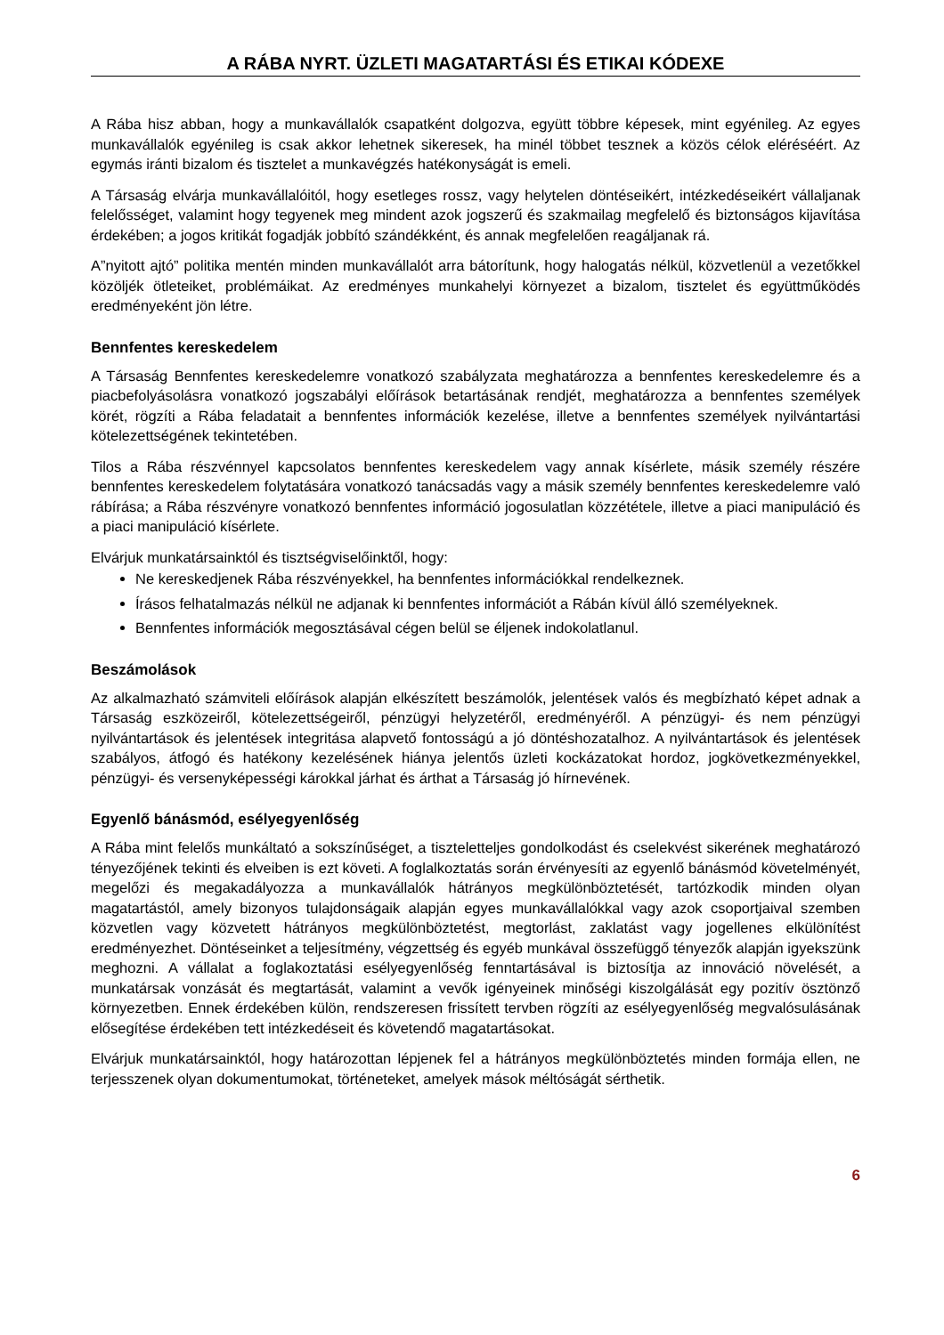A RÁBA NYRT. ÜZLETI MAGATARTÁSI ÉS ETIKAI KÓDEXE
A Rába hisz abban, hogy a munkavállalók csapatként dolgozva, együtt többre képesek, mint egyénileg. Az egyes munkavállalók egyénileg is csak akkor lehetnek sikeresek, ha minél többet tesznek a közös célok eléréséért. Az egymás iránti bizalom és tisztelet a munkavégzés hatékonyságát is emeli.
A Társaság elvárja munkavállalóitól, hogy esetleges rossz, vagy helytelen döntéseikért, intézkedéseikért vállaljanak felelősséget, valamint hogy tegyenek meg mindent azok jogszerű és szakmailag megfelelő és biztonságos kijavítása érdekében; a jogos kritikát fogadják jobbító szándékként, és annak megfelelően reagáljanak rá.
A”nyitott ajtó” politika mentén minden munkavállalót arra bátorítunk, hogy halogatás nélkül, közvetlenül a vezetőkkel közöljék ötleteiket, problémáikat. Az eredményes munkahelyi környezet a bizalom, tisztelet és együttműködés eredményeként jön létre.
Bennfentes kereskedelem
A Társaság Bennfentes kereskedelemre vonatkozó szabályzata meghatározza a bennfentes kereskedelemre és a piacbefolyásolásra vonatkozó jogszabályi előírások betartásának rendjét, meghatározza a bennfentes személyek körét, rögzíti a Rába feladatait a bennfentes információk kezelése, illetve a bennfentes személyek nyilvántartási kötelezettségének tekintetében.
Tilos a Rába részvénnyel kapcsolatos bennfentes kereskedelem vagy annak kísérlete, másik személy részére bennfentes kereskedelem folytatására vonatkozó tanácsadás vagy a másik személy bennfentes kereskedelemre való rábírása; a Rába részvényre vonatkozó bennfentes információ jogosulatlan közzététele, illetve a piaci manipuláció és a piaci manipuláció kísérlete.
Elvárjuk munkatársainktól és tisztségviselőinktől, hogy:
Ne kereskedjenek Rába részvényekkel, ha bennfentes információkkal rendelkeznek.
Írásos felhatalmazás nélkül ne adjanak ki bennfentes információt a Rábán kívül álló személyeknek.
Bennfentes információk megosztásával cégen belül se éljenek indokolatlanul.
Beszámolások
Az alkalmazható számviteli előírások alapján elkészített beszámolók, jelentések valós és megbízható képet adnak a Társaság eszközeiről, kötelezettségeiről, pénzügyi helyzetéről, eredményéről. A pénzügyi- és nem pénzügyi nyilvántartások és jelentések integritása alapvető fontosságú a jó döntéshozatalhoz. A nyilvántartások és jelentések szabályos, átfogó és hatékony kezelésének hiánya jelentős üzleti kockázatokat hordoz, jogkövetkezményekkel, pénzügyi- és versenyképességi károkkal járhat és árthat a Társaság jó hírnevének.
Egyenlő bánásmód, esélyegyenlőség
A Rába mint felelős munkáltató a sokszínűséget, a tiszteletteljes gondolkodást és cselekvést sikerének meghatározó tényezőjének tekinti és elveiben is ezt követi. A foglalkoztatás során érvényesíti az egyenlő bánásmód követelményét, megelőzi és megakadályozza a munkavállalók hátrányos megkülönböztetését, tartózkodik minden olyan magatartástól, amely bizonyos tulajdonságaik alapján egyes munkavállalókkal vagy azok csoportjaival szemben közvetlen vagy közvetett hátrányos megkülönböztetést, megtorlást, zaklatást vagy jogellenes elkülönítést eredményezhet. Döntéseinket a teljesítmény, végzettség és egyéb munkával összefüggő tényezők alapján igyekszünk meghozni. A vállalat a foglakoztatási esélyegyenlőség fenntartásával is biztosítja az innováció növelését, a munkatársak vonzását és megtartását, valamint a vevők igényeinek minőségi kiszolgálását egy pozitív ösztönző környezetben. Ennek érdekében külön, rendszeresen frissített tervben rögzíti az esélyegyenlőség megvalósulásának elősegítése érdekében tett intézkedéseit és követendő magatartásokat.
Elvárjuk munkatársainktól, hogy határozottan lépjenek fel a hátrányos megkülönböztetés minden formája ellen, ne terjesszenek olyan dokumentumokat, történeteket, amelyek mások méltóságát sérthetik.
6